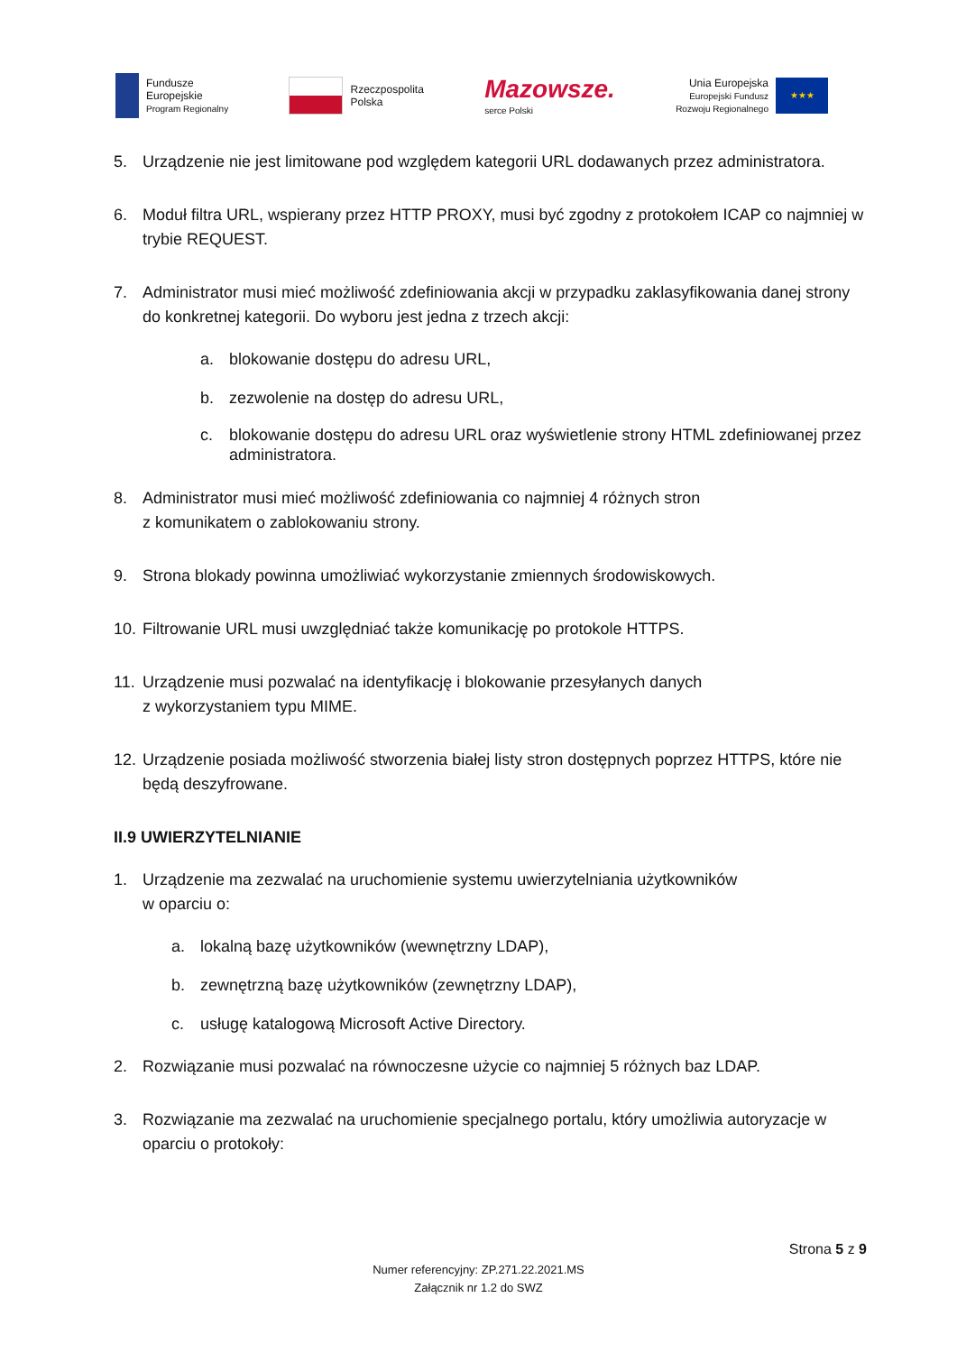Fundusze
Europejskie
Program Regionalny
Rzeczpospolita
Polska
Mazowsze.
serce Polski
Unia Europejska
Europejski Fundusz
Rozwoju Regionalnego
★★★
5. Urządzenie nie jest limitowane pod względem kategorii URL dodawanych przez administratora.
6. Moduł filtra URL, wspierany przez HTTP PROXY, musi być zgodny z protokołem ICAP co najmniej w trybie REQUEST.
7. Administrator musi mieć możliwość zdefiniowania akcji w przypadku zaklasyfikowania danej strony do konkretnej kategorii. Do wyboru jest jedna z trzech akcji:
a. blokowanie dostępu do adresu URL,
b. zezwolenie na dostęp do adresu URL,
c. blokowanie dostępu do adresu URL oraz wyświetlenie strony HTML zdefiniowanej przez administratora.
8. Administrator musi mieć możliwość zdefiniowania co najmniej 4 różnych stron
z komunikatem o zablokowaniu strony.
9. Strona blokady powinna umożliwiać wykorzystanie zmiennych środowiskowych.
10. Filtrowanie URL musi uwzględniać także komunikację po protokole HTTPS.
11. Urządzenie musi pozwalać na identyfikację i blokowanie przesyłanych danych
z wykorzystaniem typu MIME.
12. Urządzenie posiada możliwość stworzenia białej listy stron dostępnych poprzez HTTPS, które nie będą deszyfrowane.
II.9 UWIERZYTELNIANIE
1. Urządzenie ma zezwalać na uruchomienie systemu uwierzytelniania użytkowników
w oparciu o:
a. lokalną bazę użytkowników (wewnętrzny LDAP),
b. zewnętrzną bazę użytkowników (zewnętrzny LDAP),
c. usługę katalogową Microsoft Active Directory.
2. Rozwiązanie musi pozwalać na równoczesne użycie co najmniej 5 różnych baz LDAP.
3. Rozwiązanie ma zezwalać na uruchomienie specjalnego portalu, który umożliwia autoryzacje w oparciu o protokoły:
Strona 5 z 9
Numer referencyjny: ZP.271.22.2021.MS
Załącznik nr 1.2 do SWZ